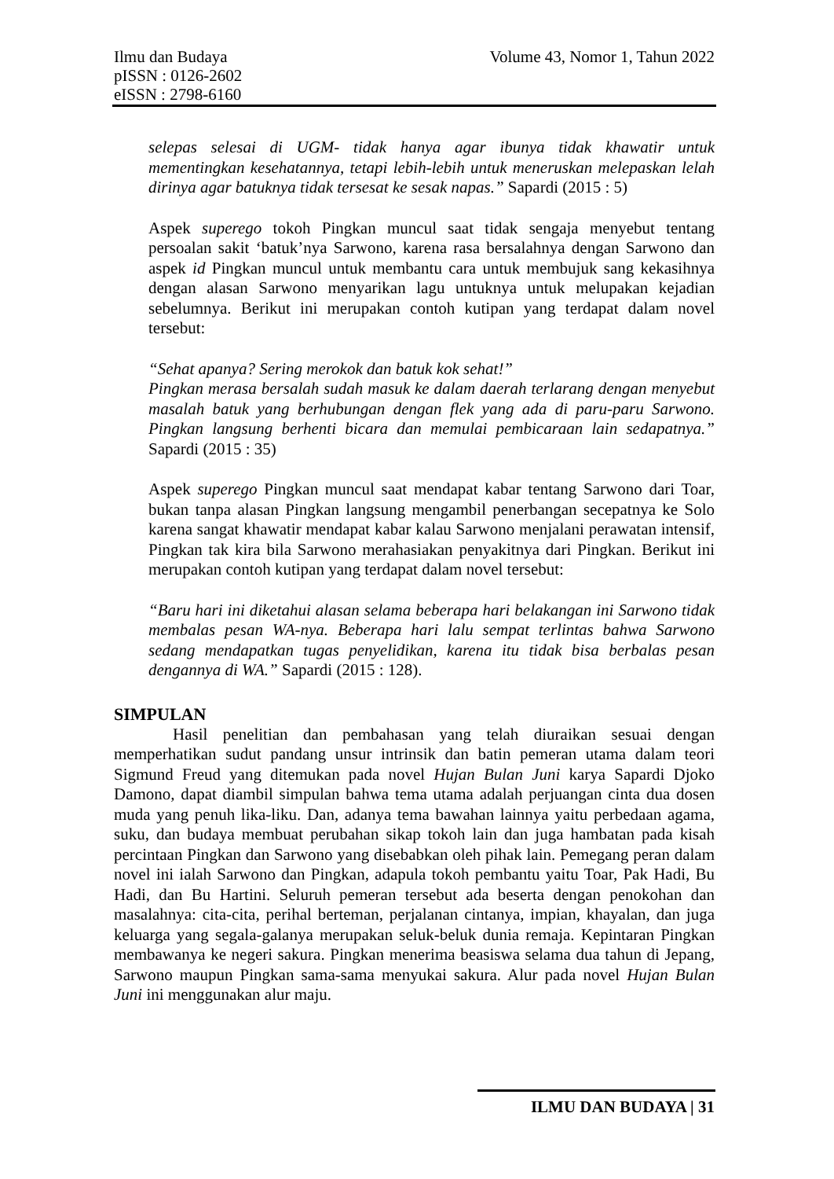Volume 43, Nomor 1, Tahun 2022 Ilmu dan Budaya
pISSN : 0126-2602
eISSN : 2798-6160
selepas selesai di UGM- tidak hanya agar ibunya tidak khawatir untuk mementingkan kesehatannya, tetapi lebih-lebih untuk meneruskan melepaskan lelah dirinya agar batuknya tidak tersesat ke sesak napas.” Sapardi (2015 : 5)
Aspek superego tokoh Pingkan muncul saat tidak sengaja menyebut tentang persoalan sakit ‘batuk’nya Sarwono, karena rasa bersalahnya dengan Sarwono dan aspek id Pingkan muncul untuk membantu cara untuk membujuk sang kekasihnya dengan alasan Sarwono menyarikan lagu untuknya untuk melupakan kejadian sebelumnya. Berikut ini merupakan contoh kutipan yang terdapat dalam novel tersebut:
“Sehat apanya? Sering merokok dan batuk kok sehat!”
Pingkan merasa bersalah sudah masuk ke dalam daerah terlarang dengan menyebut masalah batuk yang berhubungan dengan flek yang ada di paru-paru Sarwono. Pingkan langsung berhenti bicara dan memulai pembicaraan lain sedapatnya.” Sapardi (2015 : 35)
Aspek superego Pingkan muncul saat mendapat kabar tentang Sarwono dari Toar, bukan tanpa alasan Pingkan langsung mengambil penerbangan secepatnya ke Solo karena sangat khawatir mendapat kabar kalau Sarwono menjalani perawatan intensif, Pingkan tak kira bila Sarwono merahasiakan penyakitnya dari Pingkan. Berikut ini merupakan contoh kutipan yang terdapat dalam novel tersebut:
“Baru hari ini diketahui alasan selama beberapa hari belakangan ini Sarwono tidak membalas pesan WA-nya. Beberapa hari lalu sempat terlintas bahwa Sarwono sedang mendapatkan tugas penyelidikan, karena itu tidak bisa berbalas pesan dengannya di WA.” Sapardi (2015 : 128).
SIMPULAN
Hasil penelitian dan pembahasan yang telah diuraikan sesuai dengan memperhatikan sudut pandang unsur intrinsik dan batin pemeran utama dalam teori Sigmund Freud yang ditemukan pada novel Hujan Bulan Juni karya Sapardi Djoko Damono, dapat diambil simpulan bahwa tema utama adalah perjuangan cinta dua dosen muda yang penuh lika-liku. Dan, adanya tema bawahan lainnya yaitu perbedaan agama, suku, dan budaya membuat perubahan sikap tokoh lain dan juga hambatan pada kisah percintaan Pingkan dan Sarwono yang disebabkan oleh pihak lain. Pemegang peran dalam novel ini ialah Sarwono dan Pingkan, adapula tokoh pembantu yaitu Toar, Pak Hadi, Bu Hadi, dan Bu Hartini. Seluruh pemeran tersebut ada beserta dengan penokohan dan masalahnya: cita-cita, perihal berteman, perjalanan cintanya, impian, khayalan, dan juga keluarga yang segala-galanya merupakan seluk-beluk dunia remaja. Kepintaran Pingkan membawanya ke negeri sakura. Pingkan menerima beasiswa selama dua tahun di Jepang, Sarwono maupun Pingkan sama-sama menyukai sakura. Alur pada novel Hujan Bulan Juni ini menggunakan alur maju.
ILMU DAN BUDAYA | 31